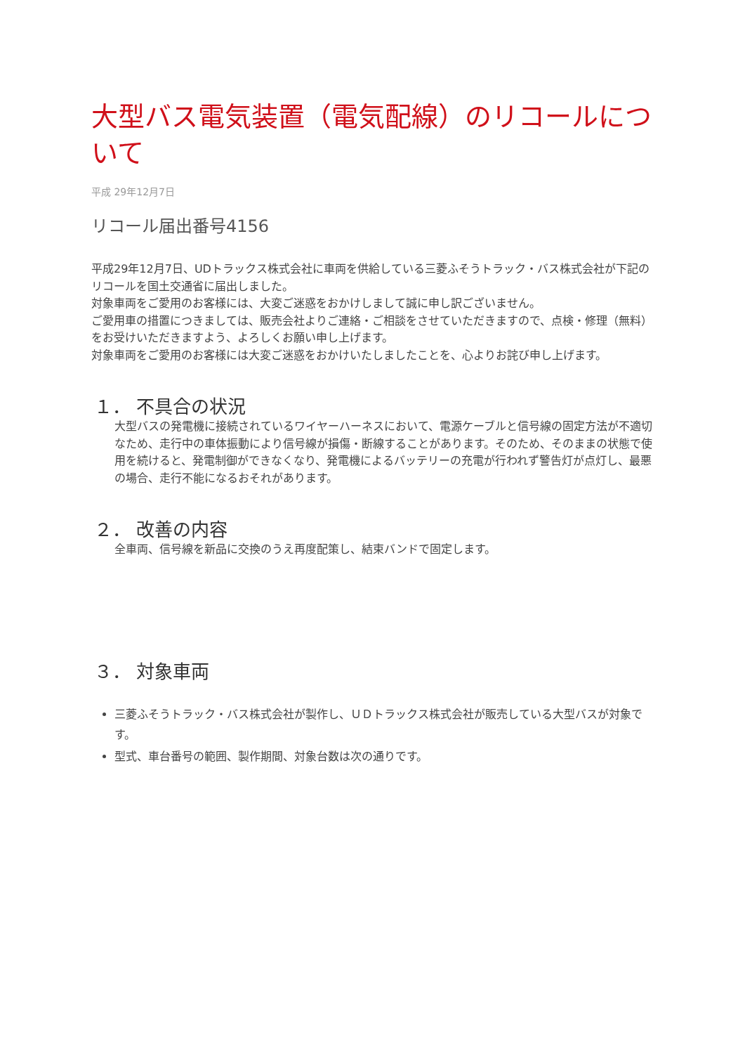大型バス電気装置（電気配線）のリコールについて
平成 29年12月7日
リコール届出番号4156
平成29年12月7日、UDトラックス株式会社に車両を供給している三菱ふそうトラック・バス株式会社が下記のリコールを国土交通省に届出しました。
対象車両をご愛用のお客様には、大変ご迷惑をおかけしまして誠に申し訳ございません。
ご愛用車の措置につきましては、販売会社よりご連絡・ご相談をさせていただきますので、点検・修理（無料）をお受けいただきますよう、よろしくお願い申し上げます。
対象車両をご愛用のお客様には大変ご迷惑をおかけいたしましたことを、心よりお詫び申し上げます。
１． 不具合の状況
大型バスの発電機に接続されているワイヤーハーネスにおいて、電源ケーブルと信号線の固定方法が不適切なため、走行中の車体振動により信号線が損傷・断線することがあります。そのため、そのままの状態で使用を続けると、発電制御ができなくなり、発電機によるバッテリーの充電が行われず警告灯が点灯し、最悪の場合、走行不能になるおそれがあります。
２． 改善の内容
全車両、信号線を新品に交換のうえ再度配策し、結束バンドで固定します。
３． 対象車両
三菱ふそうトラック・バス株式会社が製作し、ＵＤトラックス株式会社が販売している大型バスが対象です。
型式、車台番号の範囲、製作期間、対象台数は次の通りです。